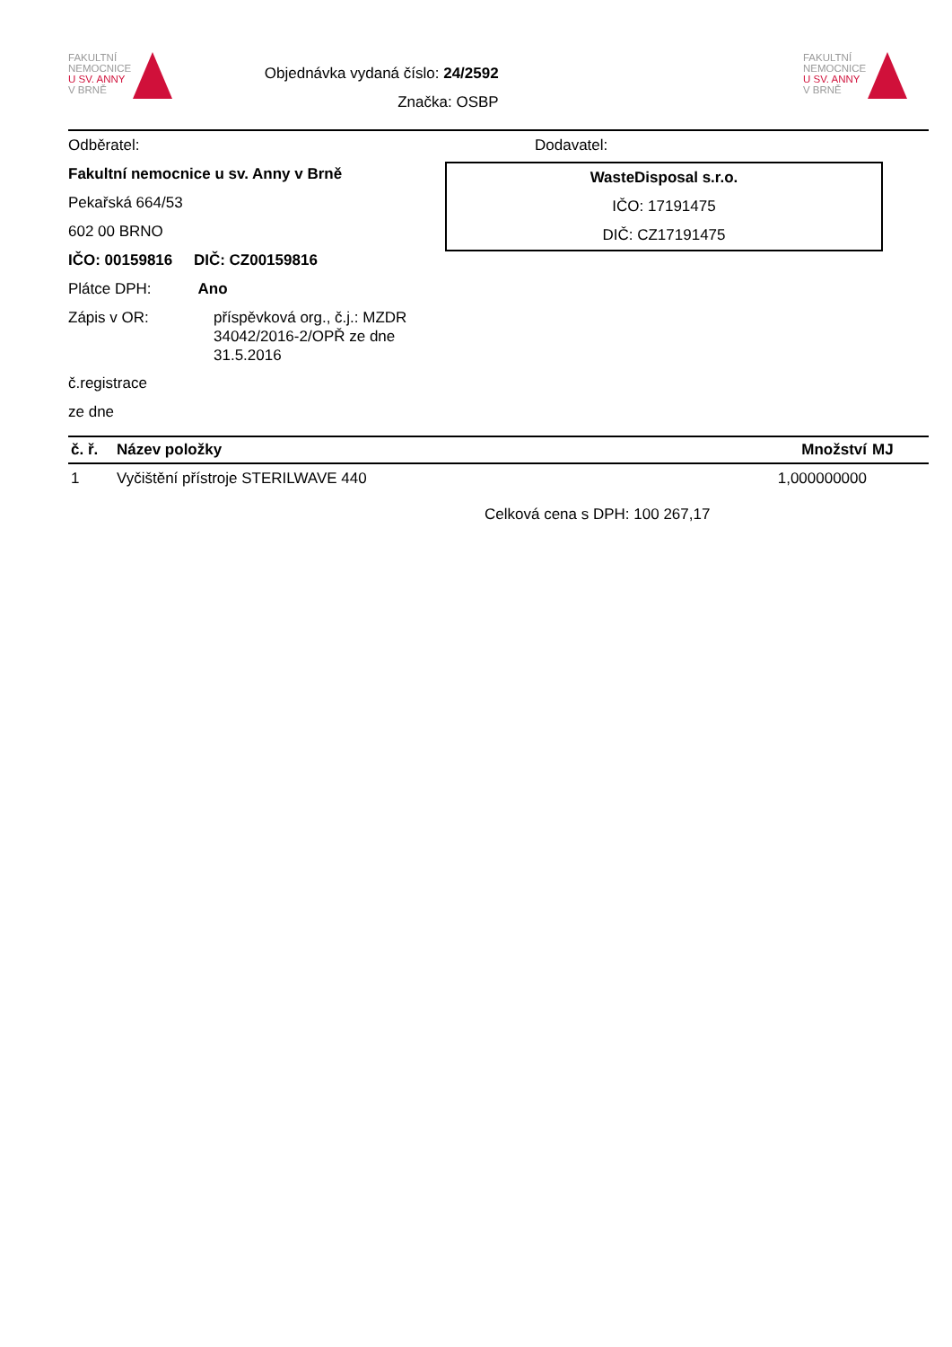FAKULTNÍ
NEMOCNICE
U SV. ANNY
V BRNĚ
Objednávka vydaná číslo: 24/2592
Značka: OSBP
FAKULTNÍ
NEMOCNICE
U SV. ANNY
V BRNĚ
Odběratel:
Fakultní nemocnice u sv. Anny v Brně
Pekařská 664/53
602 00 BRNO
IČO: 00159816 DIČ: CZ00159816
Plátce DPH: Ano
Zápis v OR: příspěvková org., č.j.: MZDR 34042/2016-2/OPŘ ze dne 31.5.2016
č.registrace
ze dne
Dodavatel:
WasteDisposal s.r.o.
IČO: 17191475
DIČ: CZ17191475
| č. ř. | Název položky | Množství | MJ |
| --- | --- | --- | --- |
| 1 | Vyčištění přístroje STERILWAVE 440 | 1,000000000 | |
Celková cena s DPH: 100 267,17